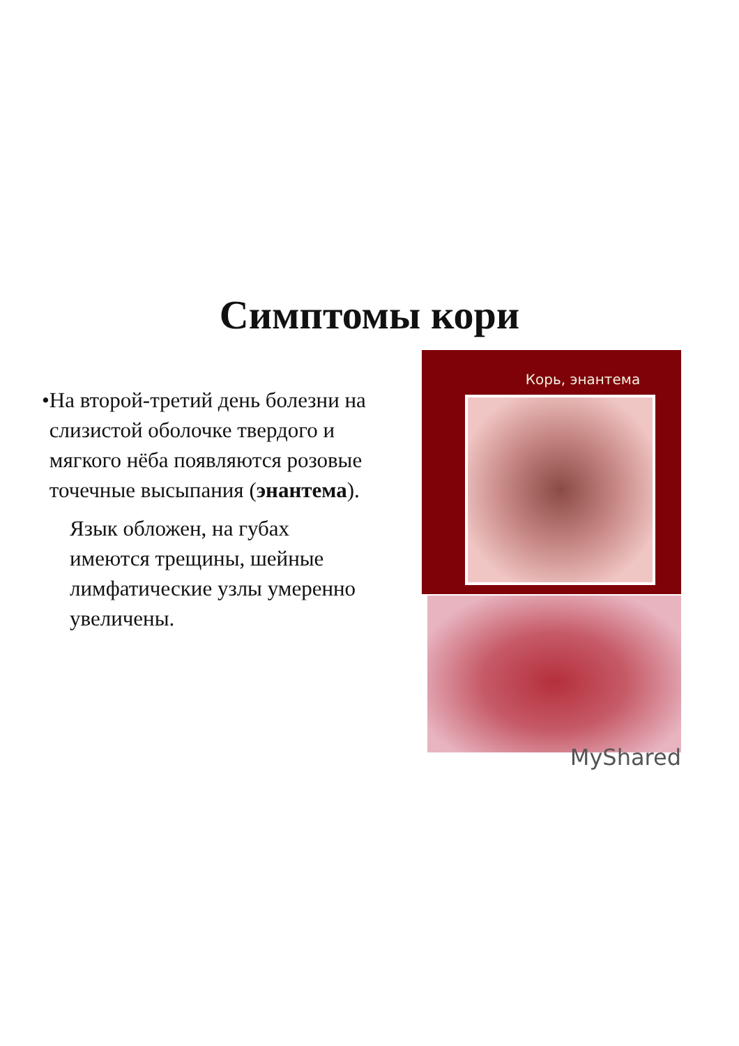Симптомы кори
• На второй-третий день болезни на слизистой оболочке твердого и мягкого нёба появляются розовые точечные высыпания (энантема).
Язык обложен, на губах имеются трещины, шейные лимфатические узлы умеренно увеличены.
Корь, энантема
MyShared